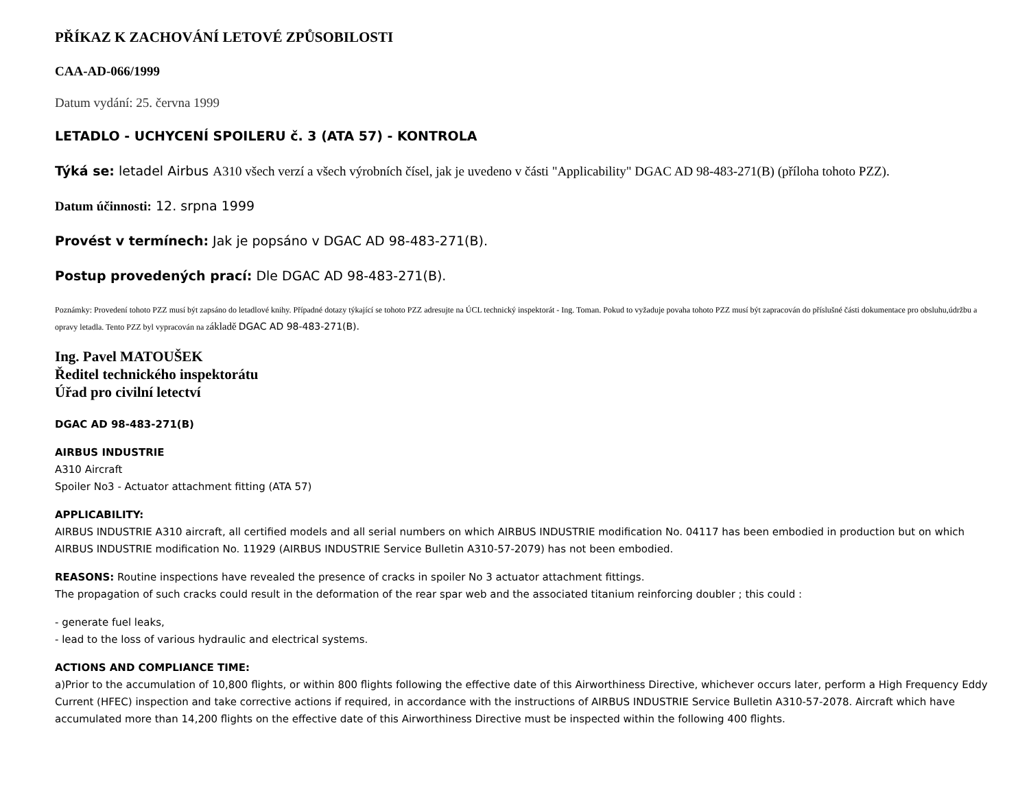PŘÍKAZ K ZACHOVÁNÍ LETOVÉ ZPŮSOBILOSTI
CAA-AD-066/1999
Datum vydání: 25. června 1999
LETADLO - UCHYCENÍ SPOILERU č. 3 (ATA 57) - KONTROLA
Týká se: letadel Airbus A310 všech verzí a všech výrobních čísel, jak je uvedeno v části "Applicability" DGAC AD 98-483-271(B) (příloha tohoto PZZ).
Datum účinnosti: 12. srpna 1999
Provést v termínech: Jak je popsáno v DGAC AD 98-483-271(B).
Postup provedených prací: Dle DGAC AD 98-483-271(B).
Poznámky: Provedení tohoto PZZ musí být zapsáno do letadlové knihy. Případné dotazy týkající se tohoto PZZ adresujte na ÚCL technický inspektorát - Ing. Toman. Pokud to vyžaduje povaha tohoto PZZ musí být zapracován do příslušné části dokumentace pro obsluhu,údržbu a opravy letadla. Tento PZZ byl vypracován na základě DGAC AD 98-483-271(B).
Ing. Pavel MATOUŠEK
Ředitel technického inspektorátu
Úřad pro civilní letectví
DGAC AD 98-483-271(B)
AIRBUS INDUSTRIE
A310 Aircraft
Spoiler No3 - Actuator attachment fitting (ATA 57)
APPLICABILITY:
AIRBUS INDUSTRIE A310 aircraft, all certified models and all serial numbers on which AIRBUS INDUSTRIE modification No. 04117 has been embodied in production but on which AIRBUS INDUSTRIE modification No. 11929 (AIRBUS INDUSTRIE Service Bulletin A310-57-2079) has not been embodied.
REASONS: Routine inspections have revealed the presence of cracks in spoiler No 3 actuator attachment fittings.
The propagation of such cracks could result in the deformation of the rear spar web and the associated titanium reinforcing doubler ; this could :
- generate fuel leaks,
- lead to the loss of various hydraulic and electrical systems.
ACTIONS AND COMPLIANCE TIME:
a)Prior to the accumulation of 10,800 flights, or within 800 flights following the effective date of this Airworthiness Directive, whichever occurs later, perform a High Frequency Eddy Current (HFEC) inspection and take corrective actions if required, in accordance with the instructions of AIRBUS INDUSTRIE Service Bulletin A310-57-2078. Aircraft which have accumulated more than 14,200 flights on the effective date of this Airworthiness Directive must be inspected within the following 400 flights.